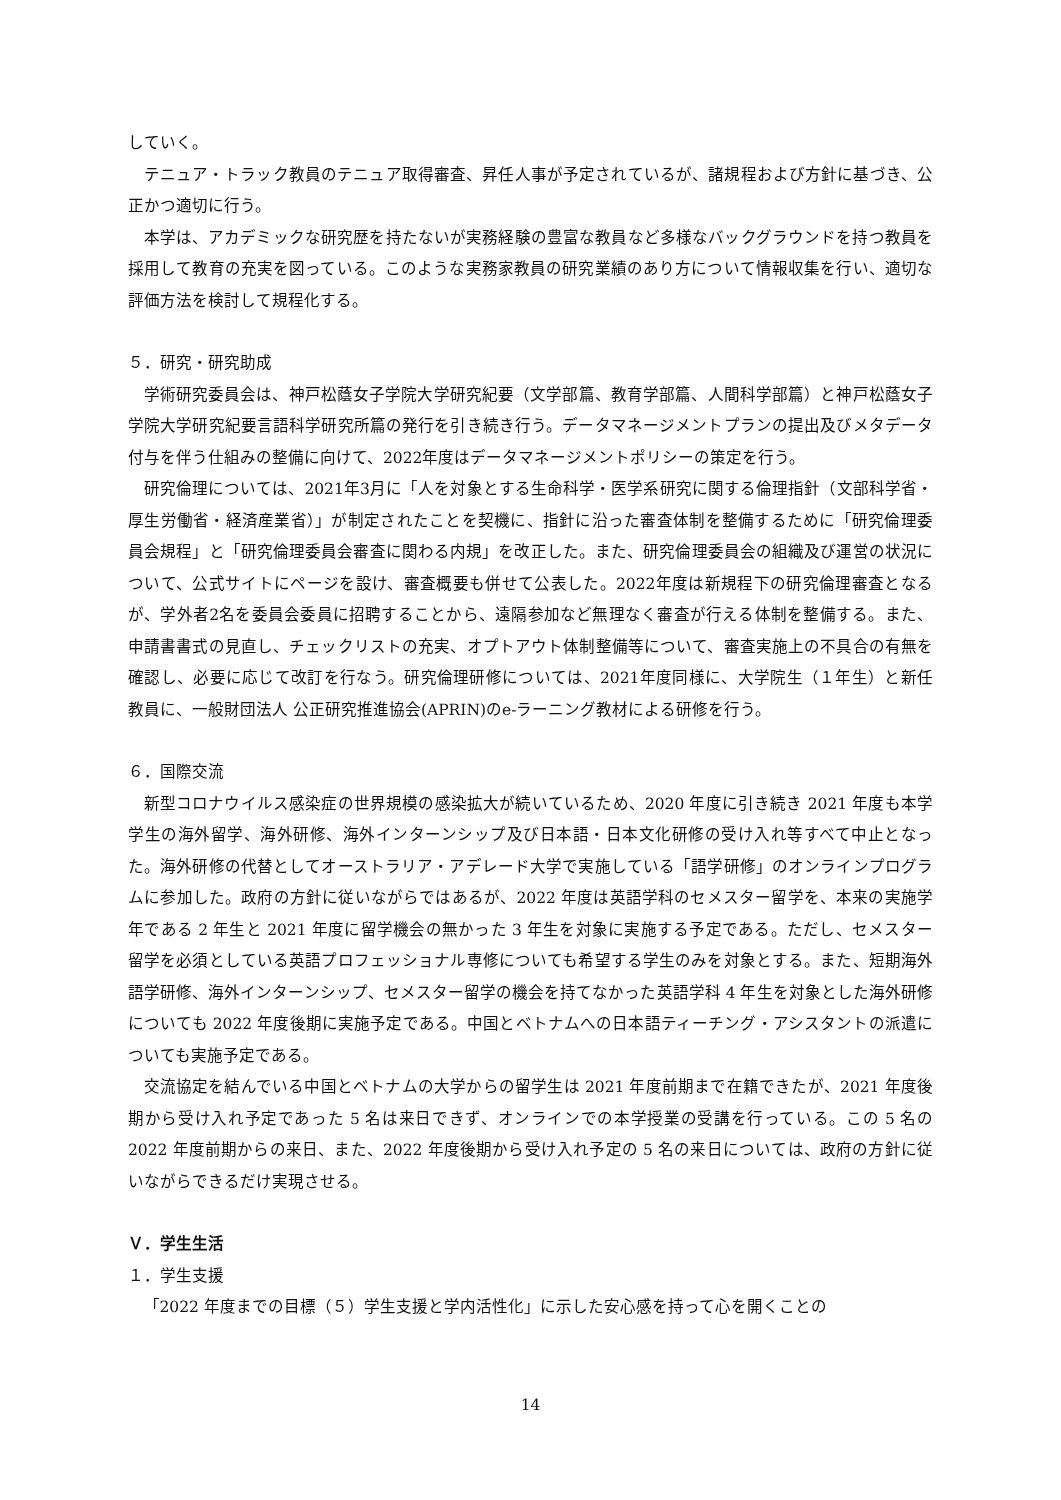していく。
テニュア・トラック教員のテニュア取得審査、昇任人事が予定されているが、諸規程および方針に基づき、公正かつ適切に行う。
本学は、アカデミックな研究歴を持たないが実務経験の豊富な教員など多様なバックグラウンドを持つ教員を採用して教育の充実を図っている。このような実務家教員の研究業績のあり方について情報収集を行い、適切な評価方法を検討して規程化する。
５．研究・研究助成
学術研究委員会は、神戸松蔭女子学院大学研究紀要（文学部篇、教育学部篇、人間科学部篇）と神戸松蔭女子学院大学研究紀要言語科学研究所篇の発行を引き続き行う。データマネージメントプランの提出及びメタデータ付与を伴う仕組みの整備に向けて、2022年度はデータマネージメントポリシーの策定を行う。
研究倫理については、2021年3月に「人を対象とする生命科学・医学系研究に関する倫理指針（文部科学省・厚生労働省・経済産業省）」が制定されたことを契機に、指針に沿った審査体制を整備するために「研究倫理委員会規程」と「研究倫理委員会審査に関わる内規」を改正した。また、研究倫理委員会の組織及び運営の状況について、公式サイトにページを設け、審査概要も併せて公表した。2022年度は新規程下の研究倫理審査となるが、学外者2名を委員会委員に招聘することから、遠隔参加など無理なく審査が行える体制を整備する。また、申請書書式の見直し、チェックリストの充実、オプトアウト体制整備等について、審査実施上の不具合の有無を確認し、必要に応じて改訂を行なう。研究倫理研修については、2021年度同様に、大学院生（１年生）と新任教員に、一般財団法人 公正研究推進協会(APRIN)のe-ラーニング教材による研修を行う。
６．国際交流
新型コロナウイルス感染症の世界規模の感染拡大が続いているため、2020 年度に引き続き 2021 年度も本学学生の海外留学、海外研修、海外インターンシップ及び日本語・日本文化研修の受け入れ等すべて中止となった。海外研修の代替としてオーストラリア・アデレード大学で実施している「語学研修」のオンラインプログラムに参加した。政府の方針に従いながらではあるが、2022 年度は英語学科のセメスター留学を、本来の実施学年である 2 年生と 2021 年度に留学機会の無かった 3 年生を対象に実施する予定である。ただし、セメスター留学を必須としている英語プロフェッショナル専修についても希望する学生のみを対象とする。また、短期海外語学研修、海外インターンシップ、セメスター留学の機会を持てなかった英語学科 4 年生を対象とした海外研修についても 2022 年度後期に実施予定である。中国とベトナムへの日本語ティーチング・アシスタントの派遣についても実施予定である。
交流協定を結んでいる中国とベトナムの大学からの留学生は 2021 年度前期まで在籍できたが、2021 年度後期から受け入れ予定であった 5 名は来日できず、オンラインでの本学授業の受講を行っている。この 5 名の 2022 年度前期からの来日、また、2022 年度後期から受け入れ予定の 5 名の来日については、政府の方針に従いながらできるだけ実現させる。
Ｖ．学生生活
１．学生支援
「2022 年度までの目標（５）学生支援と学内活性化」に示した安心感を持って心を開くことの
14